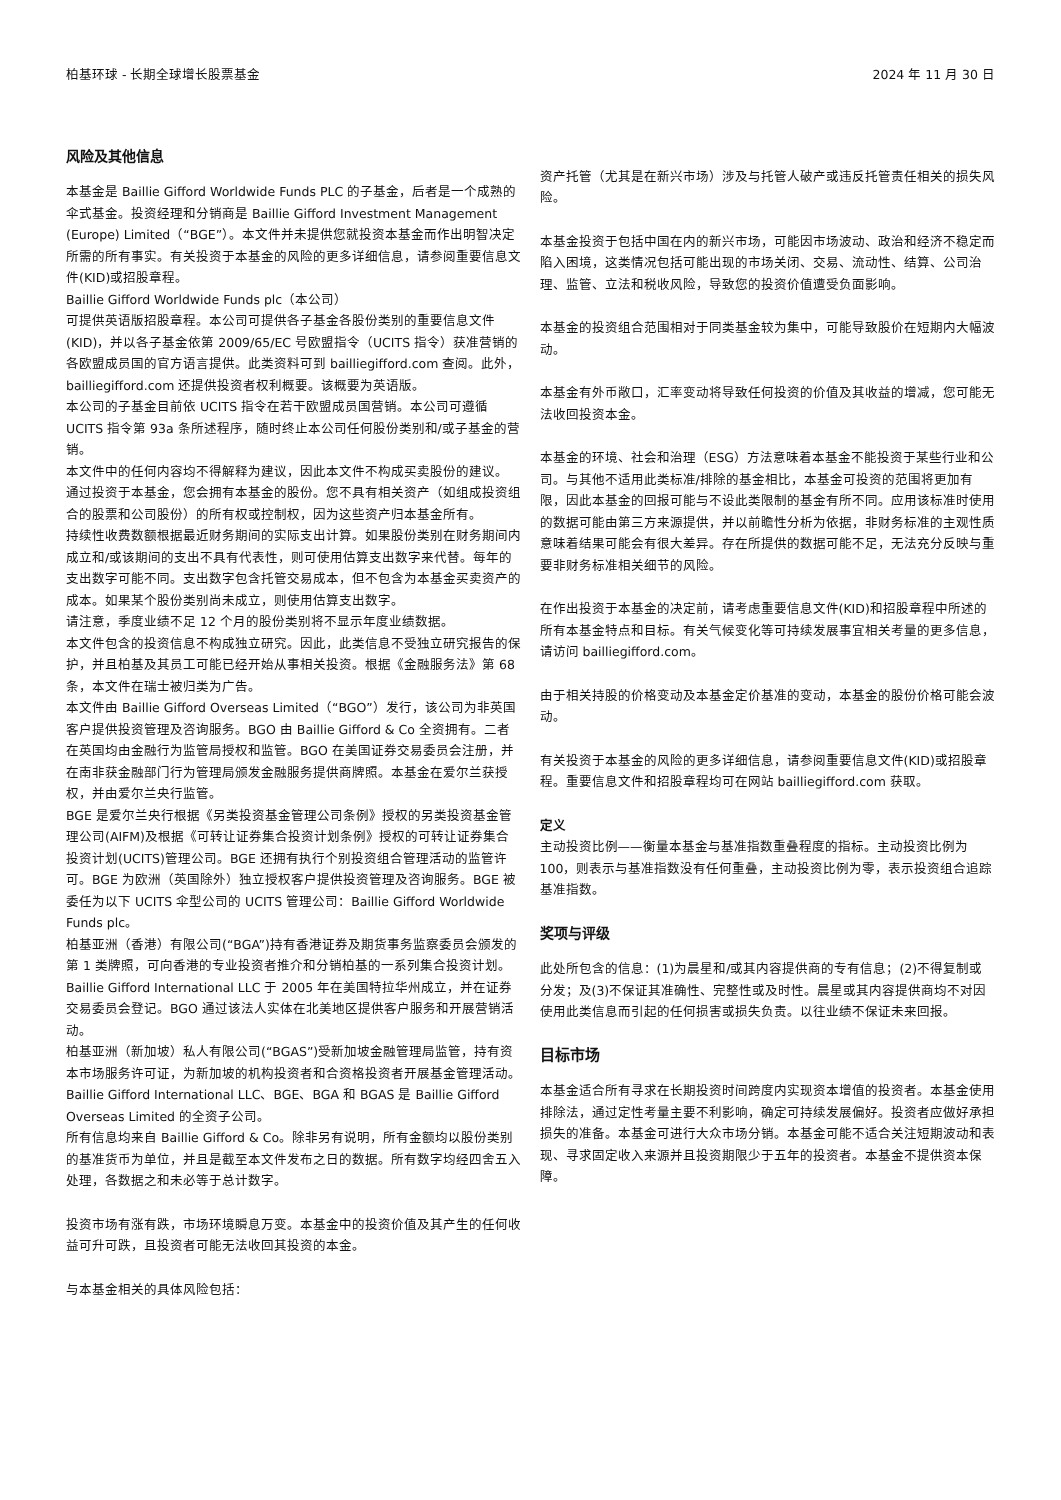柏基环球 - 长期全球增长股票基金 2024 年 11 月 30 日
风险及其他信息
本基金是 Baillie Gifford Worldwide Funds PLC 的子基金，后者是一个成熟的伞式基金。投资经理和分销商是 Baillie Gifford Investment Management (Europe) Limited（“BGE”）。本文件并未提供您就投资本基金而作出明智决定所需的所有事实。有关投资于本基金的风险的更多详细信息，请参阅重要信息文件(KID)或招股章程。
Baillie Gifford Worldwide Funds plc（本公司）
可提供英语版招股章程。本公司可提供各子基金各股份类别的重要信息文件(KID)，并以各子基金依第 2009/65/EC 号欧盟指令（UCITS 指令）获准营销的各欧盟成员国的官方语言提供。此类资料可到 bailliegifford.com 查阅。此外，bailliegifford.com 还提供投资者权利概要。该概要为英语版。
本公司的子基金目前依 UCITS 指令在若干欧盟成员国营销。本公司可遵循 UCITS 指令第 93a 条所述程序，随时终止本公司任何股份类别和/或子基金的营销。
本文件中的任何内容均不得解释为建议，因此本文件不构成买卖股份的建议。
通过投资于本基金，您会拥有本基金的股份。您不具有相关资产（如组成投资组合的股票和公司股份）的所有权或控制权，因为这些资产归本基金所有。
持续性收费数额根据最近财务期间的实际支出计算。如果股份类别在财务期间内成立和/或该期间的支出不具有代表性，则可使用估算支出数字来代替。每年的支出数字可能不同。支出数字包含托管交易成本，但不包含为本基金买卖资产的成本。如果某个股份类别尚未成立，则使用估算支出数字。
请注意，季度业绩不足 12 个月的股份类别将不显示年度业绩数据。
本文件包含的投资信息不构成独立研究。因此，此类信息不受独立研究报告的保护，并且柏基及其员工可能已经开始从事相关投资。根据《金融服务法》第 68 条，本文件在瑞士被归类为广告。
本文件由 Baillie Gifford Overseas Limited（“BGO”）发行，该公司为非英国客户提供投资管理及咨询服务。BGO 由 Baillie Gifford & Co 全资拥有。二者在英国均由金融行为监管局授权和监管。BGO 在美国证券交易委员会注册，并在南非获金融部门行为管理局颁发金融服务提供商牌照。本基金在爱尔兰获授权，并由爱尔兰央行监管。
BGE 是爱尔兰央行根据《另类投资基金管理公司条例》授权的另类投资基金管理公司(AIFM)及根据《可转让证券集合投资计划条例》授权的可转让证券集合投资计划(UCITS)管理公司。BGE 还拥有执行个别投资组合管理活动的监管许可。BGE 为欧洲（英国除外）独立授权客户提供投资管理及咨询服务。BGE 被委任为以下 UCITS 伞型公司的 UCITS 管理公司：Baillie Gifford Worldwide Funds plc。
柏基亚洲（香港）有限公司(“BGA”)持有香港证券及期货事务监察委员会颁发的第 1 类牌照，可向香港的专业投资者推介和分销柏基的一系列集合投资计划。Baillie Gifford International LLC 于 2005 年在美国特拉华州成立，并在证券交易委员会登记。BGO 通过该法人实体在北美地区提供客户服务和开展营销活动。
柏基亚洲（新加坡）私人有限公司(“BGAS”)受新加坡金融管理局监管，持有资本市场服务许可证，为新加坡的机构投资者和合资格投资者开展基金管理活动。
Baillie Gifford International LLC、BGE、BGA 和 BGAS 是 Baillie Gifford Overseas Limited 的全资子公司。
所有信息均来自 Baillie Gifford & Co。除非另有说明，所有金额均以股份类别的基准货币为单位，并且是截至本文件发布之日的数据。所有数字均经四舍五入处理，各数据之和未必等于总计数字。
投资市场有涨有跌，市场环境瞬息万变。本基金中的投资价值及其产生的任何收益可升可跌，且投资者可能无法收回其投资的本金。
与本基金相关的具体风险包括：
资产托管（尤其是在新兴市场）涉及与托管人破产或违反托管责任相关的损失风险。
本基金投资于包括中国在内的新兴市场，可能因市场波动、政治和经济不稳定而陷入困境，这类情况包括可能出现的市场关闭、交易、流动性、结算、公司治理、监管、立法和税收风险，导致您的投资价值遭受负面影响。
本基金的投资组合范围相对于同类基金较为集中，可能导致股价在短期内大幅波动。
本基金有外币敞口，汇率变动将导致任何投资的价值及其收益的增减，您可能无法收回投资本金。
本基金的环境、社会和治理（ESG）方法意味着本基金不能投资于某些行业和公司。与其他不适用此类标准/排除的基金相比，本基金可投资的范围将更加有限，因此本基金的回报可能与不设此类限制的基金有所不同。应用该标准时使用的数据可能由第三方来源提供，并以前瞻性分析为依据，非财务标准的主观性质意味着结果可能会有很大差异。存在所提供的数据可能不足，无法充分反映与重要非财务标准相关细节的风险。
在作出投资于本基金的决定前，请考虑重要信息文件(KID)和招股章程中所述的所有本基金特点和目标。有关气候变化等可持续发展事宜相关考量的更多信息，请访问 bailliegifford.com。
由于相关持股的价格变动及本基金定价基准的变动，本基金的股份价格可能会波动。
有关投资于本基金的风险的更多详细信息，请参阅重要信息文件(KID)或招股章程。重要信息文件和招股章程均可在网站 bailliegifford.com 获取。
定义
主动投资比例——衡量本基金与基准指数重叠程度的指标。主动投资比例为 100，则表示与基准指数没有任何重叠，主动投资比例为零，表示投资组合追踪基准指数。
奖项与评级
此处所包含的信息：(1)为晨星和/或其内容提供商的专有信息；(2)不得复制或分发；及(3)不保证其准确性、完整性或及时性。晨星或其内容提供商均不对因使用此类信息而引起的任何损害或损失负责。以往业绩不保证未来回报。
目标市场
本基金适合所有寻求在长期投资时间跨度内实现资本增值的投资者。本基金使用排除法，通过定性考量主要不利影响，确定可持续发展偏好。投资者应做好承担损失的准备。本基金可进行大众市场分销。本基金可能不适合关注短期波动和表现、寻求固定收入来源并且投资期限少于五年的投资者。本基金不提供资本保障。